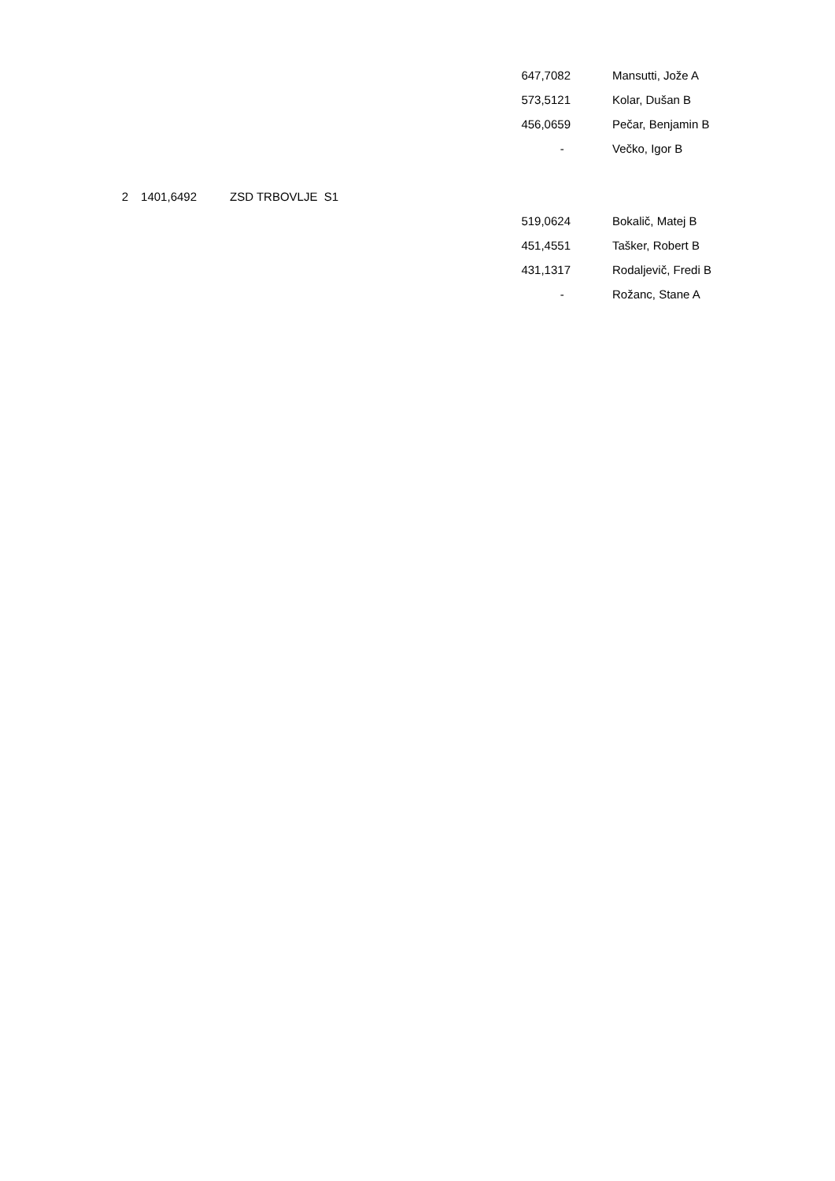| | | | 647,7082 | Mansutti, Jože A |
| | | | 573,5121 | Kolar, Dušan B |
| | | | 456,0659 | Pečar, Benjamin B |
| | | | - | Večko, Igor B |
| 2 | 1401,6492 | ZSD TRBOVLJE S1 | | |
| | | | 519,0624 | Bokalič, Matej B |
| | | | 451,4551 | Tašker, Robert B |
| | | | 431,1317 | Rodaljevič, Fredi B |
| | | | - | Rožanc, Stane A |